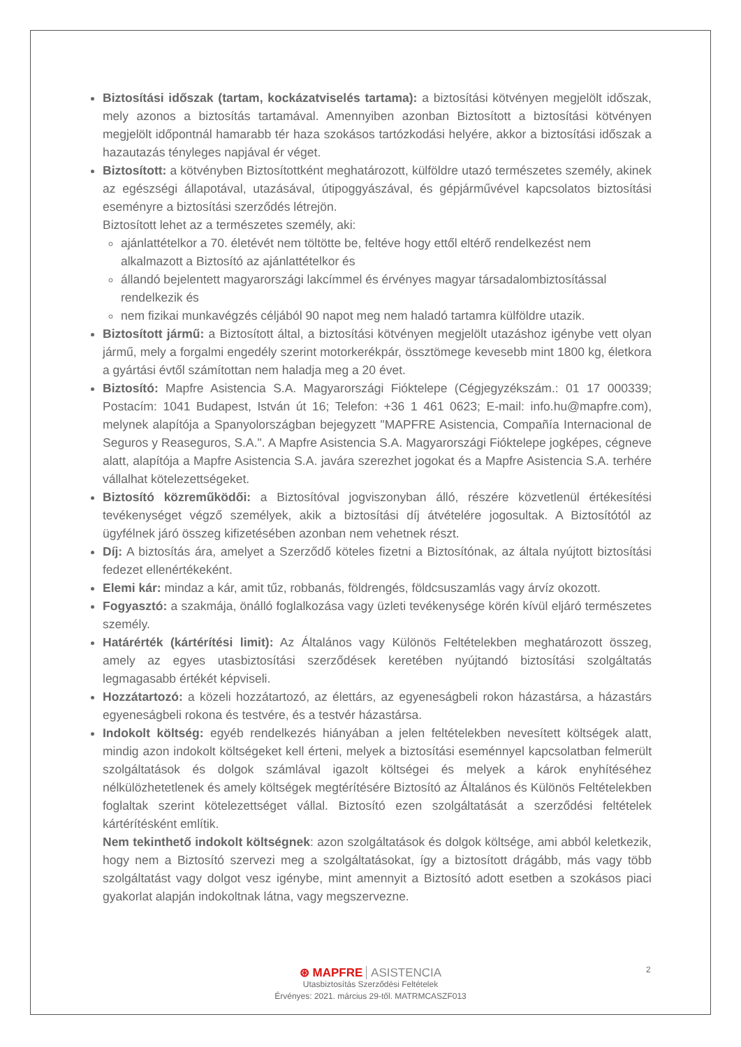Biztosítási időszak (tartam, kockázatviselés tartama): a biztosítási kötvényen megjelölt időszak, mely azonos a biztosítás tartamával. Amennyiben azonban Biztosított a biztosítási kötvényen megjelölt időpontnál hamarabb tér haza szokásos tartózkodási helyére, akkor a biztosítási időszak a hazautazás tényleges napjával ér véget.
Biztosított: a kötvényben Biztosítottként meghatározott, külföldre utazó természetes személy, akinek az egészségi állapotával, utazásával, útipoggyászával, és gépjárművével kapcsolatos biztosítási eseményre a biztosítási szerződés létrejön.
Biztosított lehet az a természetes személy, aki:
ajánlattételkor a 70. életévét nem töltötte be, feltéve hogy ettől eltérő rendelkezést nem alkalmazott a Biztosító az ajánlattételkor és
állandó bejelentett magyarországi lakcímmel és érvényes magyar társadalombiztosítással rendelkezik és
nem fizikai munkavégzés céljából 90 napot meg nem haladó tartamra külföldre utazik.
Biztosított jármű: a Biztosított által, a biztosítási kötvényen megjelölt utazáshoz igénybe vett olyan jármű, mely a forgalmi engedély szerint motorkerékpár, össztömege kevesebb mint 1800 kg, életkora a gyártási évtől számítottan nem haladja meg a 20 évet.
Biztosító: Mapfre Asistencia S.A. Magyarországi Fióktelepe (Cégjegyzékszám.: 01 17 000339; Postacím: 1041 Budapest, István út 16; Telefon: +36 1 461 0623; E-mail: info.hu@mapfre.com), melynek alapítója a Spanyolországban bejegyzett "MAPFRE Asistencia, Compañía Internacional de Seguros y Reaseguros, S.A.". A Mapfre Asistencia S.A. Magyarországi Fióktelepe jogképes, cégneve alatt, alapítója a Mapfre Asistencia S.A. javára szerezhet jogokat és a Mapfre Asistencia S.A. terhére vállalhat kötelezettségeket.
Biztosító közreműködői: a Biztosítóval jogviszonyban álló, részére közvetlenül értékesítési tevékenységet végző személyek, akik a biztosítási díj átvételére jogosultak. A Biztosítótól az ügyfélnek járó összeg kifizetésében azonban nem vehetnek részt.
Díj: A biztosítás ára, amelyet a Szerződő köteles fizetni a Biztosítónak, az általa nyújtott biztosítási fedezet ellenértékeként.
Elemi kár: mindaz a kár, amit tűz, robbanás, földrengés, földcsuszamlás vagy árvíz okozott.
Fogyasztó: a szakmája, önálló foglalkozása vagy üzleti tevékenysége körén kívül eljáró természetes személy.
Határérték (kártérítési limit): Az Általános vagy Különös Feltételekben meghatározott összeg, amely az egyes utasbiztosítási szerződések keretében nyújtandó biztosítási szolgáltatás legmagasabb értékét képviseli.
Hozzátartozó: a közeli hozzátartozó, az élettárs, az egyeneságbeli rokon házastársa, a házastárs egyeneságbeli rokona és testvére, és a testvér házastársa.
Indokolt költség: egyéb rendelkezés hiányában a jelen feltételekben nevesített költségek alatt, mindig azon indokolt költségeket kell érteni, melyek a biztosítási eseménnyel kapcsolatban felmerült szolgáltatások és dolgok számlával igazolt költségei és melyek a károk enyhítéséhez nélkülözhetetlenek és amely költségek megtérítésére Biztosító az Általános és Különös Feltételekben foglaltak szerint kötelezettséget vállal. Biztosító ezen szolgáltatását a szerződési feltételek kártérítésként említik.
Nem tekinthető indokolt költségnek: azon szolgáltatások és dolgok költsége, ami abból keletkezik, hogy nem a Biztosító szervezi meg a szolgáltatásokat, így a biztosított drágább, más vagy több szolgáltatást vagy dolgot vesz igénybe, mint amennyit a Biztosító adott esetben a szokásos piaci gyakorlat alapján indokoltnak látna, vagy megszervezne.
2
⊛ MAPFRE ASISTENCIA
Utasbiztosítás Szerződési Feltételek
Érvényes: 2021. március 29-től. MATRMCASZF013